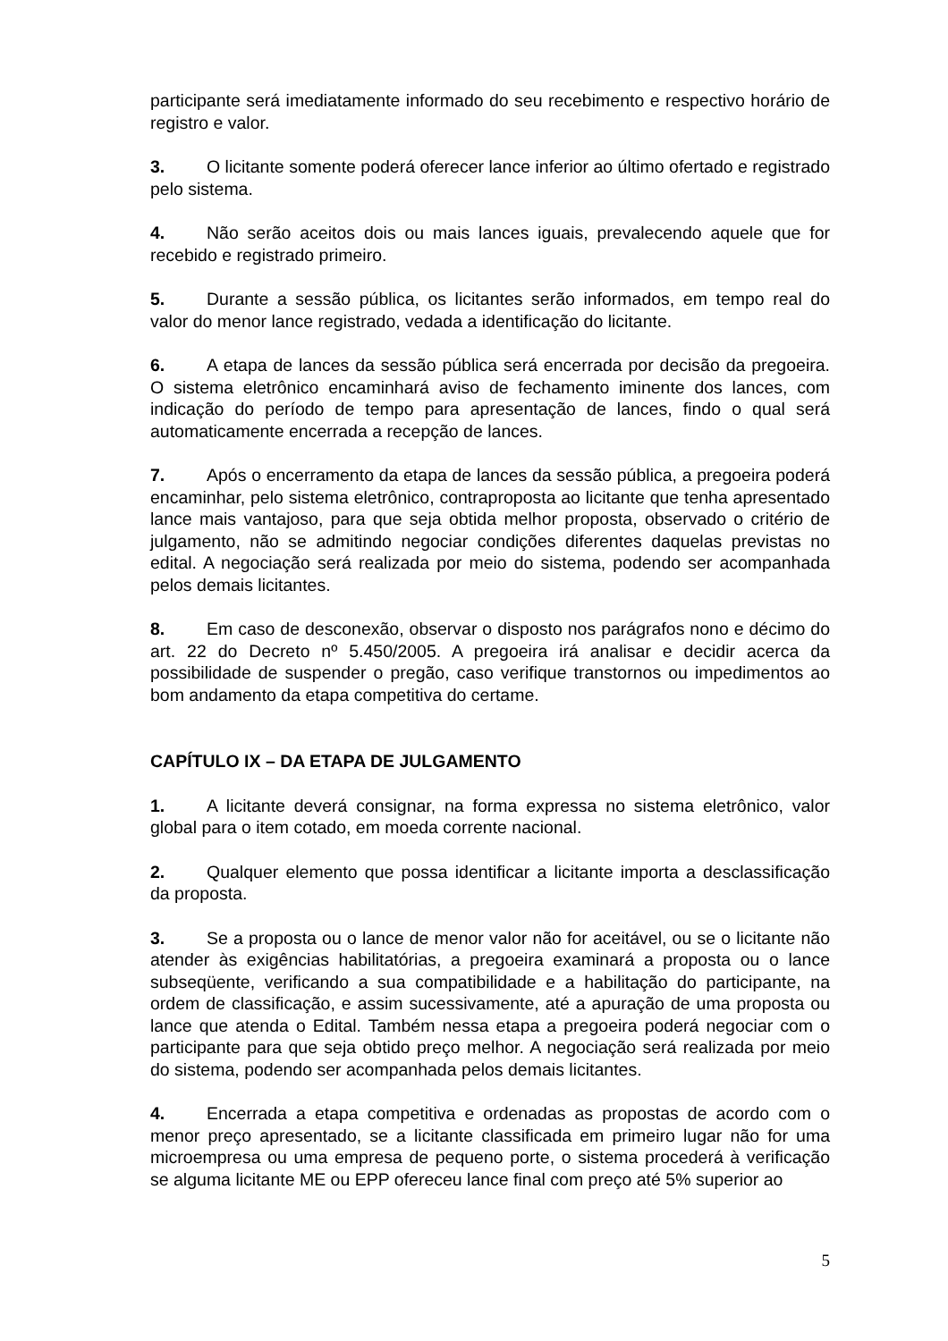participante será imediatamente informado do seu recebimento e respectivo horário de registro e valor.
3. O licitante somente poderá oferecer lance inferior ao último ofertado e registrado pelo sistema.
4. Não serão aceitos dois ou mais lances iguais, prevalecendo aquele que for recebido e registrado primeiro.
5. Durante a sessão pública, os licitantes serão informados, em tempo real do valor do menor lance registrado, vedada a identificação do licitante.
6. A etapa de lances da sessão pública será encerrada por decisão da pregoeira. O sistema eletrônico encaminhará aviso de fechamento iminente dos lances, com indicação do período de tempo para apresentação de lances, findo o qual será automaticamente encerrada a recepção de lances.
7. Após o encerramento da etapa de lances da sessão pública, a pregoeira poderá encaminhar, pelo sistema eletrônico, contraproposta ao licitante que tenha apresentado lance mais vantajoso, para que seja obtida melhor proposta, observado o critério de julgamento, não se admitindo negociar condições diferentes daquelas previstas no edital. A negociação será realizada por meio do sistema, podendo ser acompanhada pelos demais licitantes.
8. Em caso de desconexão, observar o disposto nos parágrafos nono e décimo do art. 22 do Decreto nº 5.450/2005. A pregoeira irá analisar e decidir acerca da possibilidade de suspender o pregão, caso verifique transtornos ou impedimentos ao bom andamento da etapa competitiva do certame.
CAPÍTULO IX – DA ETAPA DE JULGAMENTO
1. A licitante deverá consignar, na forma expressa no sistema eletrônico, valor global para o item cotado, em moeda corrente nacional.
2. Qualquer elemento que possa identificar a licitante importa a desclassificação da proposta.
3. Se a proposta ou o lance de menor valor não for aceitável, ou se o licitante não atender às exigências habilitatórias, a pregoeira examinará a proposta ou o lance subseqüente, verificando a sua compatibilidade e a habilitação do participante, na ordem de classificação, e assim sucessivamente, até a apuração de uma proposta ou lance que atenda o Edital. Também nessa etapa a pregoeira poderá negociar com o participante para que seja obtido preço melhor. A negociação será realizada por meio do sistema, podendo ser acompanhada pelos demais licitantes.
4. Encerrada a etapa competitiva e ordenadas as propostas de acordo com o menor preço apresentado, se a licitante classificada em primeiro lugar não for uma microempresa ou uma empresa de pequeno porte, o sistema procederá à verificação se alguma licitante ME ou EPP ofereceu lance final com preço até 5% superior ao
5